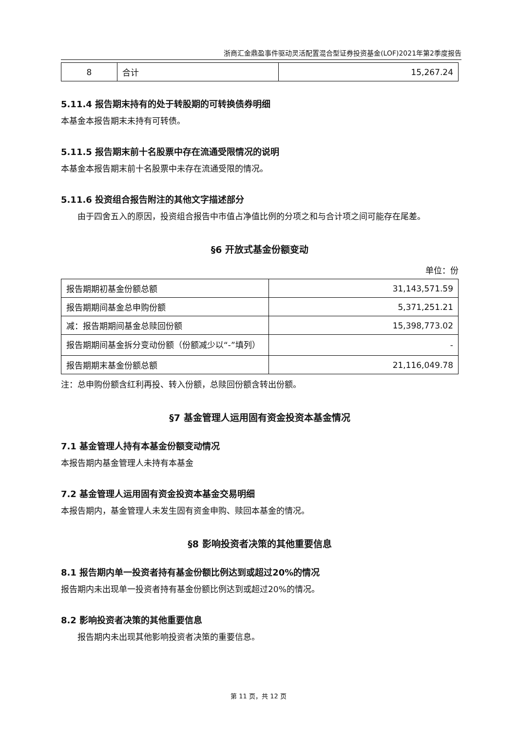浙商汇金鼎盈事件驱动灵活配置混合型证券投资基金(LOF)2021年第2季度报告
| 8 | 合计 | 15,267.24 |
5.11.4 报告期末持有的处于转股期的可转换债券明细
本基金本报告期末未持有可转债。
5.11.5 报告期末前十名股票中存在流通受限情况的说明
本基金本报告期末前十名股票中未存在流通受限的情况。
5.11.6 投资组合报告附注的其他文字描述部分
由于四舍五入的原因，投资组合报告中市值占净值比例的分项之和与合计项之间可能存在尾差。
§6 开放式基金份额变动
单位：份
| 报告期期初基金份额总额 | 31,143,571.59 |
| 报告期期间基金总申购份额 | 5,371,251.21 |
| 减：报告期期间基金总赎回份额 | 15,398,773.02 |
| 报告期期间基金拆分变动份额（份额减少以“-”填列） | - |
| 报告期期末基金份额总额 | 21,116,049.78 |
注：总申购份额含红利再投、转入份额，总赎回份额含转出份额。
§7 基金管理人运用固有资金投资本基金情况
7.1 基金管理人持有本基金份额变动情况
本报告期内基金管理人未持有本基金
7.2 基金管理人运用固有资金投资本基金交易明细
本报告期内，基金管理人未发生固有资金申购、赎回本基金的情况。
§8 影响投资者决策的其他重要信息
8.1 报告期内单一投资者持有基金份额比例达到或超过20%的情况
报告期内未出现单一投资者持有基金份额比例达到或超过20%的情况。
8.2 影响投资者决策的其他重要信息
报告期内未出现其他影响投资者决策的重要信息。
第 11 页，共 12 页